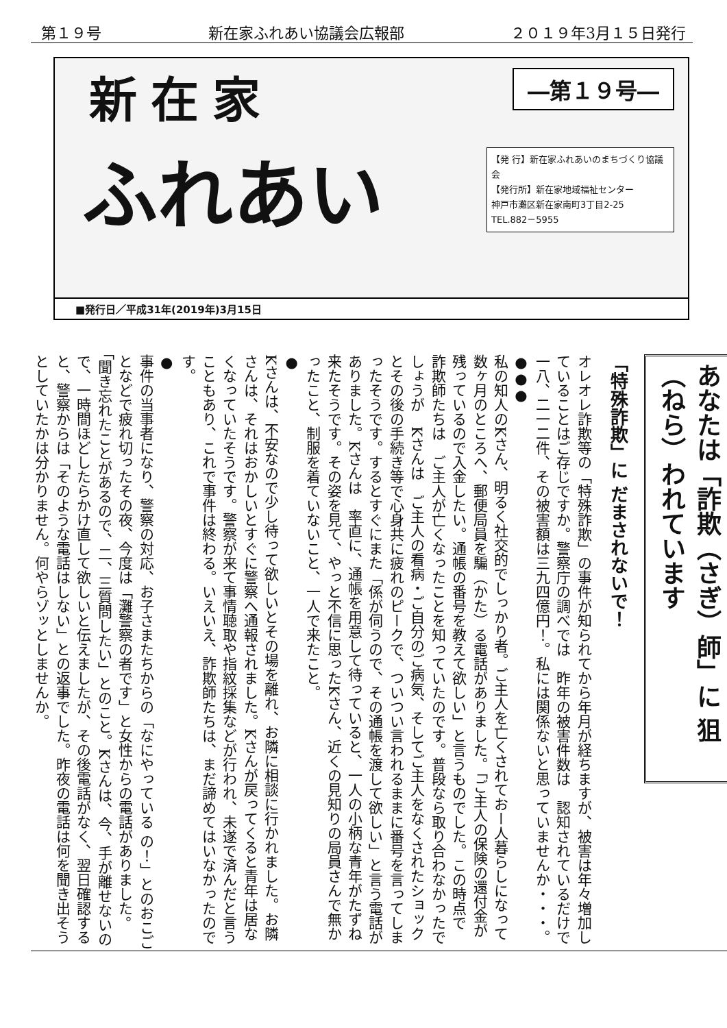第１９号 新在家ふれあい協議会広報部 ２０１９年3月１５日発行
新在家
―第１９号―
ふれあい
【発 行】新在家ふれあいのまちづくり協議会
【発行所】新在家地域福祉センター
神戸市灘区新在家南町3丁目2-25
TEL.882－5955
■発行日／平成31年(2019年)3月15日
あなたは「詐欺（さぎ）師」に 狙（ねら）われています
「特殊詐欺」に だまされないで！
オレオレ詐欺等の「特殊詐欺」の事件が知られてから年月が経ちますが、被害は年々増加していることはご存じですか。警察庁の調べでは　昨年の被害件数は　認知されているだけで一八、二一二件、その被害額は三九四億円！。私には関係ないと思っていませんか・・・。
●●●
私の知人のKさん、明るく社交的でしっかり者。ご主人を亡くされておー人暮らしになって数ヶ月のところへ、郵便局員を騙（かた）る電話がありました。「ご主人の保険の還付金が残っているので入金したい。通帳の番号を教えて欲しい」と言うものでした。この時点で　詐欺師たちは　ご主人が亡くなったことを知っていたのです。普段なら取り合わなかったでしょうが　Kさんは　ご主人の看病・ご自分のご病気、そしてご主人をなくされたショックとその後の手続き等で心身共に疲れのピークで、ついつい言われるままに番号を言ってしまったそうです。するとすぐにまた「係が伺うので、その通帳を渡して欲しい」と言う電話がありました。Kさんは　率直に、通帳を用意して待っていると、一人の小柄な青年がたずね来たそうです。その姿を見て、やっと不信に思ったKさん、近くの見知りの局員さんで無かったこと、制服を着ていないこと、一人で来たこと。
●
Kさんは、不安なので少し待って欲しいとその場を離れ、お隣に相談に行かれました。お隣さんは、それはおかしいとすぐに警察へ通報されました。Kさんが戻ってくると青年は居なくなっていたそうです。警察が来て事情聴取や指紋採集などが行われ、未遂で済んだと言うこともあり、これで事件は終わる。いえいえ、詐欺師たちは、まだ諦めてはいなかったのです。
●
事件の当事者になり、警察の対応、お子さまたちからの「なにやっている の！」とのおこごとなどで疲れ切ったその夜、今度は「灘警察の者です」と女性からの電話がありました。「聞き忘れたことがあるので、二、三質問したい」とのこと。Kさんは、今、手が離せないので、一時間ほどしたらかけ直して欲しいと伝えましたが、その後電話がなく、翌日確認すると、警察からは「そのような電話はしない」との返事でした。昨夜の電話は何を聞き出そうとしていたかは分かりません。何やらゾッとしませんか。